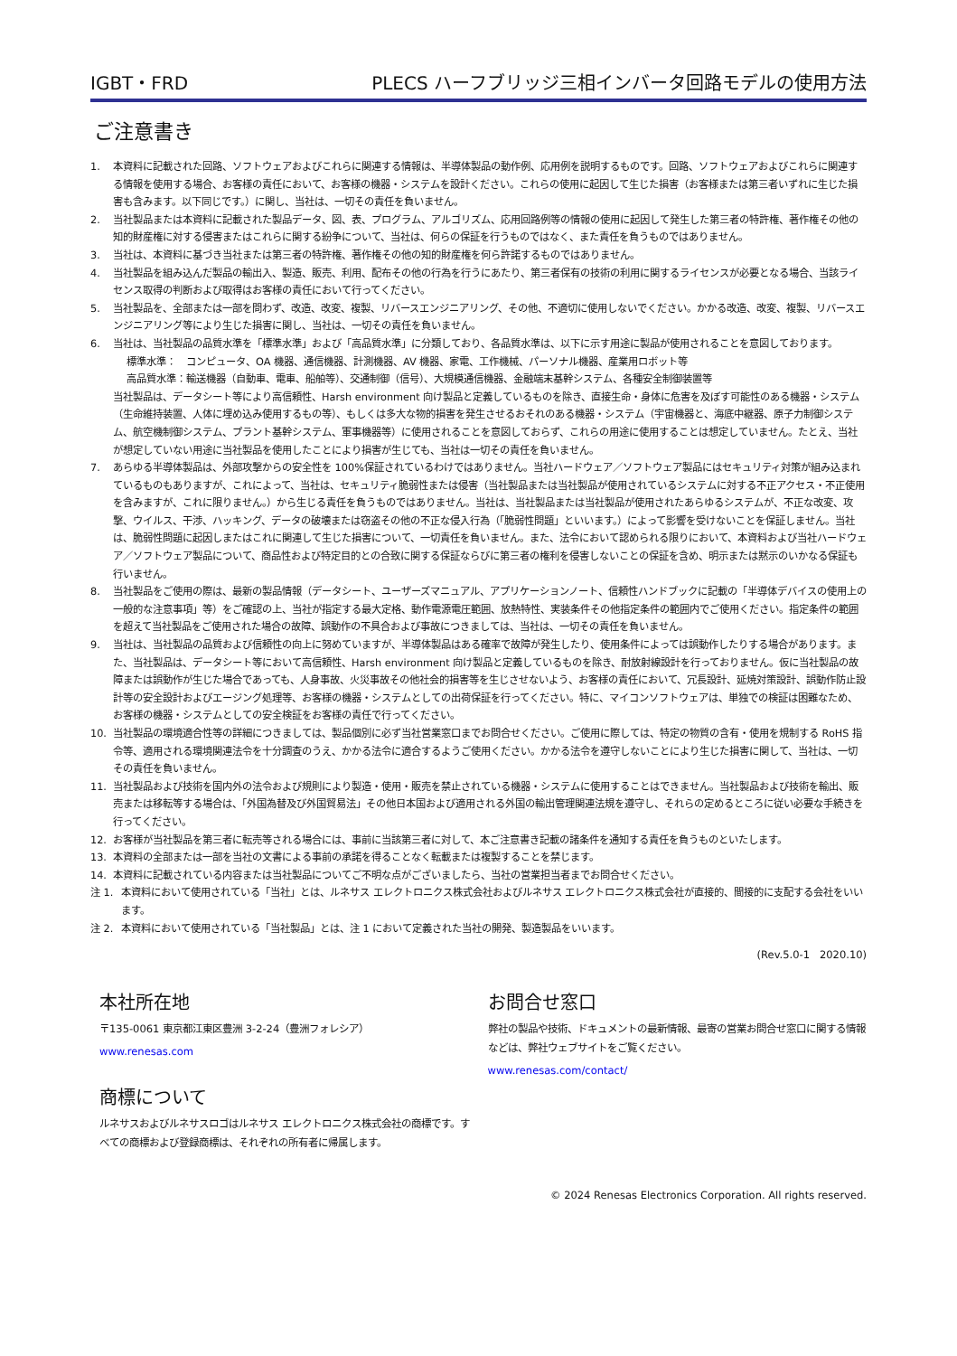IGBT・FRD PLECS ハーフブリッジ三相インバータ回路モデルの使用方法
ご注意書き
1. 本資料に記載された回路、ソフトウェアおよびこれらに関連する情報は、半導体製品の動作例、応用例を説明するものです。回路、ソフトウェアおよびこれらに関連する情報を使用する場合、お客様の責任において、お客様の機器・システムを設計ください。これらの使用に起因して生じた損害（お客様または第三者いずれに生じた損害も含みます。以下同じです。）に関し、当社は、一切その責任を負いません。
2. 当社製品または本資料に記載された製品データ、図、表、プログラム、アルゴリズム、応用回路例等の情報の使用に起因して発生した第三者の特許権、著作権その他の知的財産権に対する侵害またはこれらに関する紛争について、当社は、何らの保証を行うものではなく、また責任を負うものではありません。
3. 当社は、本資料に基づき当社または第三者の特許権、著作権その他の知的財産権を何ら許諾するものではありません。
4. 当社製品を組み込んだ製品の輸出入、製造、販売、利用、配布その他の行為を行うにあたり、第三者保有の技術の利用に関するライセンスが必要となる場合、当該ライセンス取得の判断および取得はお客様の責任において行ってください。
5. 当社製品を、全部または一部を問わず、改造、改変、複製、リバースエンジニアリング、その他、不適切に使用しないでください。かかる改造、改変、複製、リバースエンジニアリング等により生じた損害に関し、当社は、一切その責任を負いません。
6. 当社は、当社製品の品質水準を「標準水準」および「高品質水準」に分類しており、各品質水準は、以下に示す用途に製品が使用されることを意図しております。
標準水準：　コンピュータ、OA 機器、通信機器、計測機器、AV 機器、家電、工作機械、パーソナル機器、産業用ロボット等
高品質水準：輸送機器（自動車、電車、船舶等）、交通制御（信号）、大規模通信機器、金融端末基幹システム、各種安全制御装置等
当社製品は、データシート等により高信頼性、Harsh environment 向け製品と定義しているものを除き、直接生命・身体に危害を及ぼす可能性のある機器・システム（生命維持装置、人体に埋め込み使用するもの等）、もしくは多大な物的損害を発生させるおそれのある機器・システム（宇宙機器と、海底中継器、原子力制御システム、航空機制御システム、プラント基幹システム、軍事機器等）に使用されることを意図しておらず、これらの用途に使用することは想定していません。たとえ、当社が想定していない用途に当社製品を使用したことにより損害が生じても、当社は一切その責任を負いません。
7. あらゆる半導体製品は、外部攻撃からの安全性を 100%保証されているわけではありません。当社ハードウェア／ソフトウェア製品にはセキュリティ対策が組み込まれているものもありますが、これによって、当社は、セキュリティ脆弱性または侵害（当社製品または当社製品が使用されているシステムに対する不正アクセス・不正使用を含みますが、これに限りません。）から生じる責任を負うものではありません。当社は、当社製品または当社製品が使用されたあらゆるシステムが、不正な改変、攻撃、ウイルス、干渉、ハッキング、データの破壊または窃盗その他の不正な侵入行為（「脆弱性問題」といいます。）によって影響を受けないことを保証しません。当社は、脆弱性問題に起因しまたはこれに関連して生じた損害について、一切責任を負いません。また、法令において認められる限りにおいて、本資料および当社ハードウェア／ソフトウェア製品について、商品性および特定目的との合致に関する保証ならびに第三者の権利を侵害しないことの保証を含め、明示または黙示のいかなる保証も行いません。
8. 当社製品をご使用の際は、最新の製品情報（データシート、ユーザーズマニュアル、アプリケーションノート、信頼性ハンドブックに記載の「半導体デバイスの使用上の一般的な注意事項」等）をご確認の上、当社が指定する最大定格、動作電源電圧範囲、放熱特性、実装条件その他指定条件の範囲内でご使用ください。指定条件の範囲を超えて当社製品をご使用された場合の故障、誤動作の不具合および事故につきましては、当社は、一切その責任を負いません。
9. 当社は、当社製品の品質および信頼性の向上に努めていますが、半導体製品はある確率で故障が発生したり、使用条件によっては誤動作したりする場合があります。また、当社製品は、データシート等において高信頼性、Harsh environment 向け製品と定義しているものを除き、耐放射線設計を行っておりません。仮に当社製品の故障または誤動作が生じた場合であっても、人身事故、火災事故その他社会的損害等を生じさせないよう、お客様の責任において、冗長設計、延焼対策設計、誤動作防止設計等の安全設計およびエージング処理等、お客様の機器・システムとしての出荷保証を行ってください。特に、マイコンソフトウェアは、単独での検証は困難なため、お客様の機器・システムとしての安全検証をお客様の責任で行ってください。
10. 当社製品の環境適合性等の詳細につきましては、製品個別に必ず当社営業窓口までお問合せください。ご使用に際しては、特定の物質の含有・使用を規制する RoHS 指令等、適用される環境関連法令を十分調査のうえ、かかる法令に適合するようご使用ください。かかる法令を遵守しないことにより生じた損害に関して、当社は、一切その責任を負いません。
11. 当社製品および技術を国内外の法令および規則により製造・使用・販売を禁止されている機器・システムに使用することはできません。当社製品および技術を輸出、販売または移転等する場合は、「外国為替及び外国貿易法」その他日本国および適用される外国の輸出管理関連法規を遵守し、それらの定めるところに従い必要な手続きを行ってください。
12. お客様が当社製品を第三者に転売等される場合には、事前に当該第三者に対して、本ご注意書き記載の諸条件を通知する責任を負うものといたします。
13. 本資料の全部または一部を当社の文書による事前の承諾を得ることなく転載または複製することを禁じます。
14. 本資料に記載されている内容または当社製品についてご不明な点がございましたら、当社の営業担当者までお問合せください。
注 1. 本資料において使用されている「当社」とは、ルネサス エレクトロニクス株式会社およびルネサス エレクトロニクス株式会社が直接的、間接的に支配する会社をいいます。
注 2. 本資料において使用されている「当社製品」とは、注 1 において定義された当社の開発、製造製品をいいます。
(Rev.5.0-1　2020.10)
本社所在地
〒135-0061 東京都江東区豊洲 3-2-24（豊洲フォレシア）
www.renesas.com
商標について
ルネサスおよびルネサスロゴはルネサス エレクトロニクス株式会社の商標です。すべての商標および登録商標は、それぞれの所有者に帰属します。
お問合せ窓口
弊社の製品や技術、ドキュメントの最新情報、最寄の営業お問合せ窓口に関する情報などは、弊社ウェブサイトをご覧ください。
www.renesas.com/contact/
© 2024 Renesas Electronics Corporation. All rights reserved.